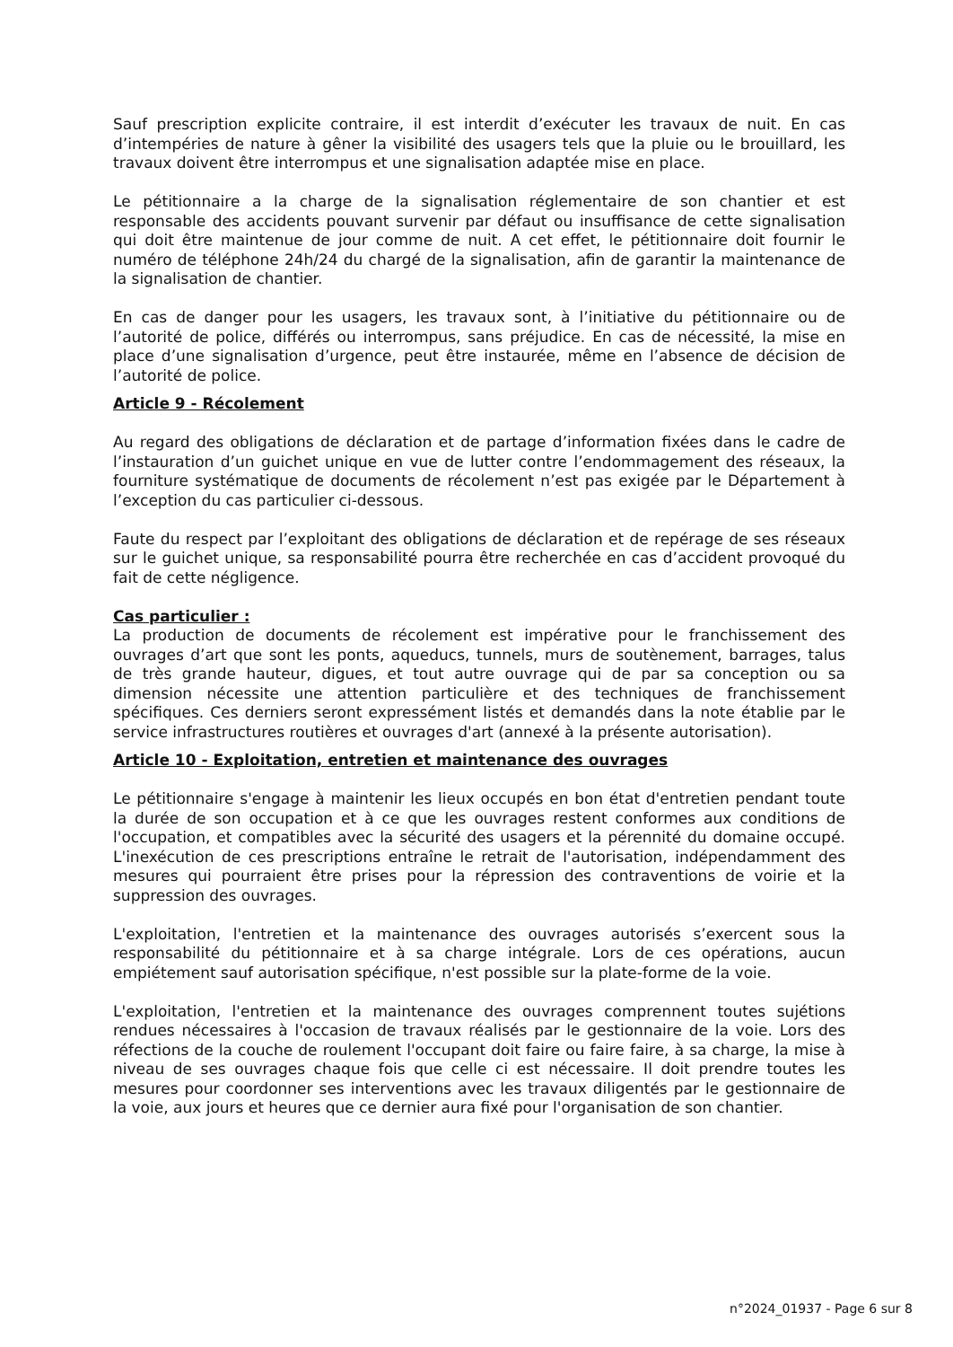Sauf prescription explicite contraire, il est interdit d’exécuter les travaux de nuit. En cas d’intempéries de nature à gêner la visibilité des usagers tels que la pluie ou le brouillard, les travaux doivent être interrompus et une signalisation adaptée mise en place.
Le pétitionnaire a la charge de la signalisation réglementaire de son chantier et est responsable des accidents pouvant survenir par défaut ou insuffisance de cette signalisation qui doit être maintenue de jour comme de nuit. A cet effet, le pétitionnaire doit fournir le numéro de téléphone 24h/24 du chargé de la signalisation, afin de garantir la maintenance de la signalisation de chantier.
En cas de danger pour les usagers, les travaux sont, à l’initiative du pétitionnaire ou de l’autorité de police, différés ou interrompus, sans préjudice. En cas de nécessité, la mise en place d’une signalisation d’urgence, peut être instaurée, même en l’absence de décision de l’autorité de police.
Article 9 - Récolement
Au regard des obligations de déclaration et de partage d’information fixées dans le cadre de l’instauration d’un guichet unique en vue de lutter contre l’endommagement des réseaux, la fourniture systématique de documents de récolement n’est pas exigée par le Département à l’exception du cas particulier ci-dessous.
Faute du respect par l’exploitant des obligations de déclaration et de repérage de ses réseaux sur le guichet unique, sa responsabilité pourra être recherchée en cas d’accident provoqué du fait de cette négligence.
Cas particulier :
La production de documents de récolement est impérative pour le franchissement des ouvrages d’art que sont les ponts, aqueducs, tunnels, murs de soutènement, barrages, talus de très grande hauteur, digues, et tout autre ouvrage qui de par sa conception ou sa dimension nécessite une attention particulière et des techniques de franchissement spécifiques. Ces derniers seront expressément listés et demandés dans la note établie par le service infrastructures routières et ouvrages d'art (annexé à la présente autorisation).
Article 10 - Exploitation, entretien et maintenance des ouvrages
Le pétitionnaire s'engage à maintenir les lieux occupés en bon état d'entretien pendant toute la durée de son occupation et à ce que les ouvrages restent conformes aux conditions de l'occupation, et compatibles avec la sécurité des usagers et la pérennité du domaine occupé. L'inexécution de ces prescriptions entraîne le retrait de l'autorisation, indépendamment des mesures qui pourraient être prises pour la répression des contraventions de voirie et la suppression des ouvrages.
L'exploitation, l'entretien et la maintenance des ouvrages autorisés s’exercent sous la responsabilité du pétitionnaire et à sa charge intégrale. Lors de ces opérations, aucun empiétement sauf autorisation spécifique, n'est possible sur la plate-forme de la voie.
L'exploitation, l'entretien et la maintenance des ouvrages comprennent toutes sujétions rendues nécessaires à l'occasion de travaux réalisés par le gestionnaire de la voie. Lors des réfections de la couche de roulement l'occupant doit faire ou faire faire, à sa charge, la mise à niveau de ses ouvrages chaque fois que celle ci est nécessaire. Il doit prendre toutes les mesures pour coordonner ses interventions avec les travaux diligentés par le gestionnaire de la voie, aux jours et heures que ce dernier aura fixé pour l'organisation de son chantier.
n°2024_01937 - Page 6 sur 8